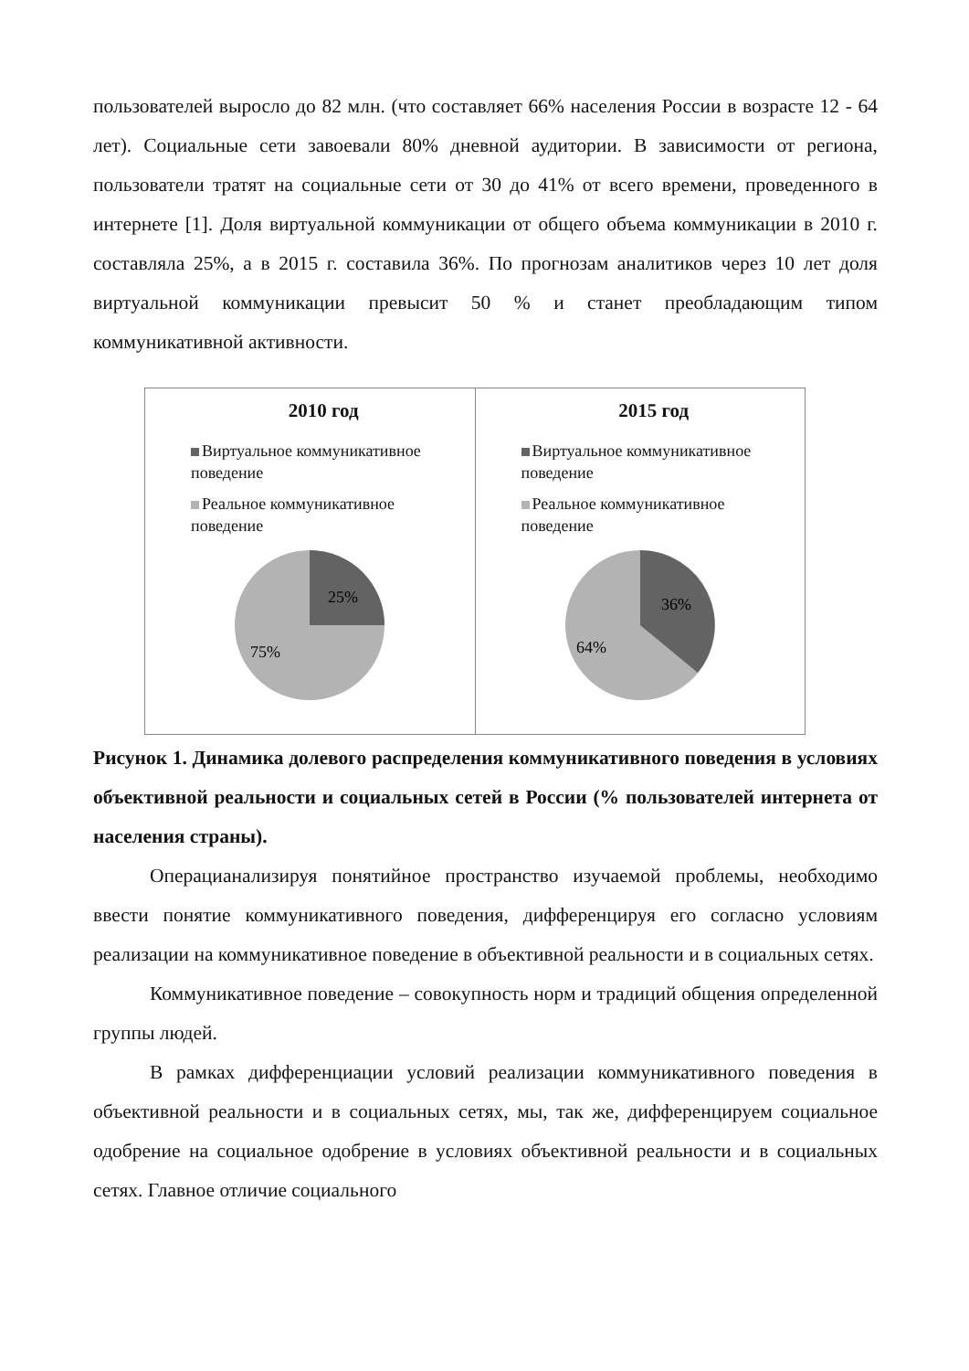пользователей выросло до 82 млн. (что составляет 66% населения России в возрасте 12 - 64 лет). Социальные сети завоевали 80% дневной аудитории. В зависимости от региона, пользователи тратят на социальные сети от 30 до 41% от всего времени, проведенного в интернете [1]. Доля виртуальной коммуникации от общего объема коммуникации в 2010 г. составляла 25%, а в 2015 г. составила 36%. По прогнозам аналитиков через 10 лет доля виртуальной коммуникации превысит 50 % и станет преобладающим типом коммуникативной активности.
2010 год
Виртуальное коммуникативное поведение
Реальное коммуникативное поведение
25%
75%
2015 год
Виртуальное коммуникативное поведение
Реальное коммуникативное поведение
36%
64%
Рисунок 1. Динамика долевого распределения коммуникативного поведения в условиях объективной реальности и социальных сетей в России (% пользователей интернета от населения страны).
Операцианализируя понятийное пространство изучаемой проблемы, необходимо ввести понятие коммуникативного поведения, дифференцируя его согласно условиям реализации на коммуникативное поведение в объективной реальности и в социальных сетях.
Коммуникативное поведение – совокупность норм и традиций общения определенной группы людей.
В рамках дифференциации условий реализации коммуникативного поведения в объективной реальности и в социальных сетях, мы, так же, дифференцируем социальное одобрение на социальное одобрение в условиях объективной реальности и в социальных сетях. Главное отличие социального